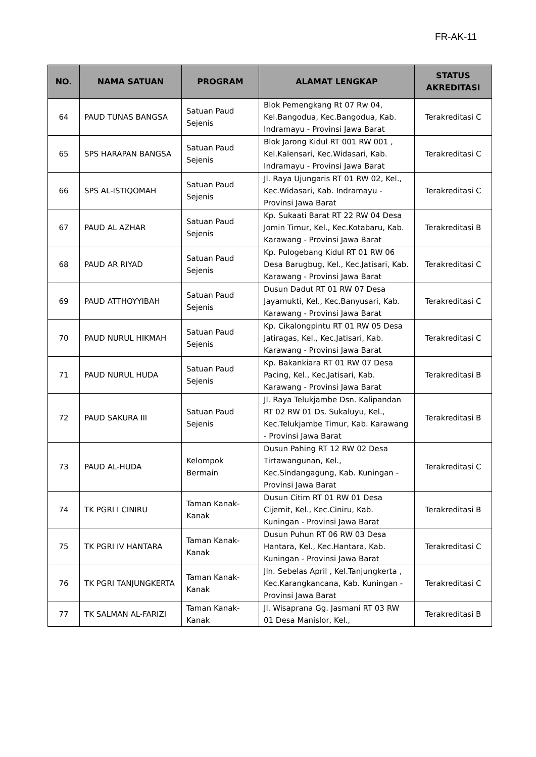FR-AK-11
| NO. | NAMA SATUAN | PROGRAM | ALAMAT LENGKAP | STATUS AKREDITASI |
| --- | --- | --- | --- | --- |
| 64 | PAUD TUNAS BANGSA | Satuan Paud Sejenis | Blok Pemengkang Rt 07 Rw 04, Kel.Bangodua, Kec.Bangodua, Kab. Indramayu - Provinsi Jawa Barat | Terakreditasi C |
| 65 | SPS HARAPAN BANGSA | Satuan Paud Sejenis | Blok Jarong Kidul RT 001 RW 001 , Kel.Kalensari, Kec.Widasari, Kab. Indramayu - Provinsi Jawa Barat | Terakreditasi C |
| 66 | SPS AL-ISTIQOMAH | Satuan Paud Sejenis | Jl. Raya Ujungaris RT 01 RW 02, Kel., Kec.Widasari, Kab. Indramayu - Provinsi Jawa Barat | Terakreditasi C |
| 67 | PAUD AL AZHAR | Satuan Paud Sejenis | Kp. Sukaati Barat RT 22 RW 04 Desa Jomin Timur, Kel., Kec.Kotabaru, Kab. Karawang - Provinsi Jawa Barat | Terakreditasi B |
| 68 | PAUD AR RIYAD | Satuan Paud Sejenis | Kp. Pulogebang Kidul RT 01 RW 06 Desa Barugbug, Kel., Kec.Jatisari, Kab. Karawang - Provinsi Jawa Barat | Terakreditasi C |
| 69 | PAUD ATTHOYYIBAH | Satuan Paud Sejenis | Dusun Dadut RT 01 RW 07 Desa Jayamukti, Kel., Kec.Banyusari, Kab. Karawang - Provinsi Jawa Barat | Terakreditasi C |
| 70 | PAUD NURUL HIKMAH | Satuan Paud Sejenis | Kp. Cikalongpintu RT 01 RW 05 Desa Jatiragas, Kel., Kec.Jatisari, Kab. Karawang - Provinsi Jawa Barat | Terakreditasi C |
| 71 | PAUD NURUL HUDA | Satuan Paud Sejenis | Kp. Bakankiara RT 01 RW 07 Desa Pacing, Kel., Kec.Jatisari, Kab. Karawang - Provinsi Jawa Barat | Terakreditasi B |
| 72 | PAUD SAKURA III | Satuan Paud Sejenis | Jl. Raya Telukjambe Dsn. Kalipandan RT 02 RW 01 Ds. Sukaluyu, Kel., Kec.Telukjambe Timur, Kab. Karawang - Provinsi Jawa Barat | Terakreditasi B |
| 73 | PAUD AL-HUDA | Kelompok Bermain | Dusun Pahing RT 12 RW 02 Desa Tirtawangunan, Kel., Kec.Sindangagung, Kab. Kuningan - Provinsi Jawa Barat | Terakreditasi C |
| 74 | TK PGRI I CINIRU | Taman Kanak-Kanak | Dusun Citim RT 01 RW 01 Desa Cijemit, Kel., Kec.Ciniru, Kab. Kuningan - Provinsi Jawa Barat | Terakreditasi B |
| 75 | TK PGRI IV HANTARA | Taman Kanak-Kanak | Dusun Puhun RT 06 RW 03 Desa Hantara, Kel., Kec.Hantara, Kab. Kuningan - Provinsi Jawa Barat | Terakreditasi C |
| 76 | TK PGRI TANJUNGKERTA | Taman Kanak-Kanak | Jln. Sebelas April , Kel.Tanjungkerta , Kec.Karangkancana, Kab. Kuningan - Provinsi Jawa Barat | Terakreditasi C |
| 77 | TK SALMAN AL-FARIZI | Taman Kanak-Kanak | Jl. Wisaprana Gg. Jasmani RT 03 RW 01 Desa Manislor, Kel., | Terakreditasi B |